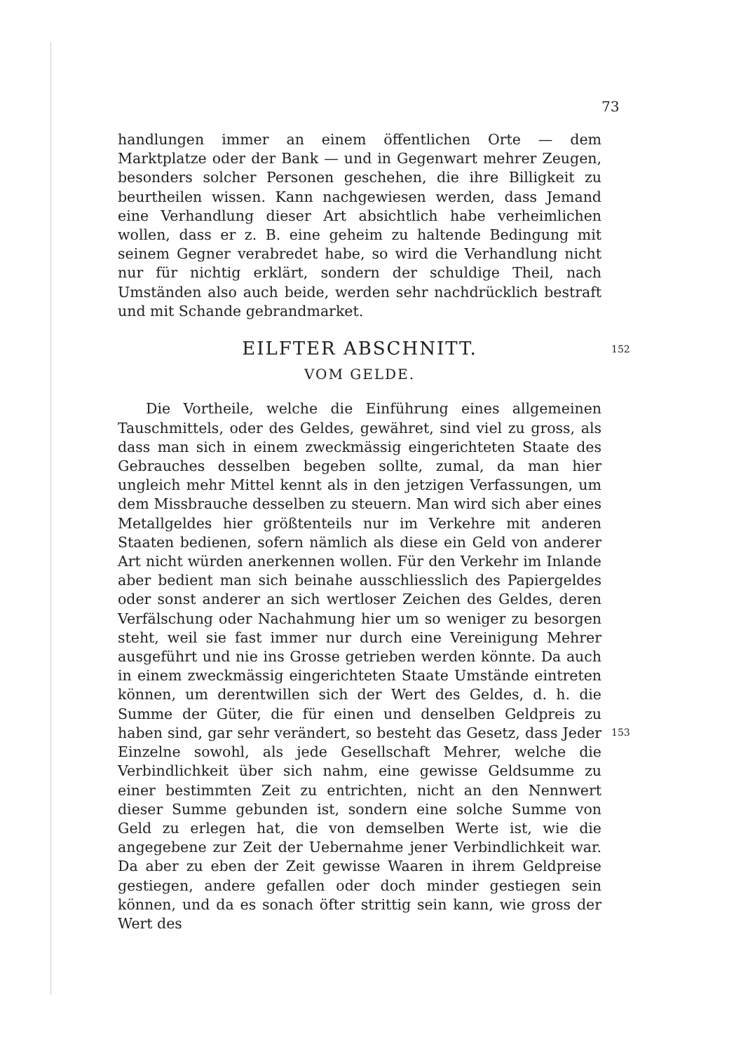73
handlungen immer an einem öffentlichen Orte — dem Marktplatze oder der Bank — und in Gegenwart mehrer Zeugen, besonders solcher Personen geschehen, die ihre Billigkeit zu beurtheilen wissen. Kann nachgewiesen werden, dass Jemand eine Verhandlung dieser Art absichtlich habe verheimlichen wollen, dass er z. B. eine geheim zu haltende Bedingung mit seinem Gegner verabredet habe, so wird die Verhandlung nicht nur für nichtig erklärt, sondern der schuldige Theil, nach Umständen also auch beide, werden sehr nachdrücklich bestraft und mit Schande gebrandmarket.
EILFTER ABSCHNITT.
VOM GELDE.
Die Vortheile, welche die Einführung eines allgemeinen Tauschmittels, oder des Geldes, gewähret, sind viel zu gross, als dass man sich in einem zweckmässig eingerichteten Staate des Gebrauches desselben begeben sollte, zumal, da man hier ungleich mehr Mittel kennt als in den jetzigen Verfassungen, um dem Missbrauche desselben zu steuern. Man wird sich aber eines Metallgeldes hier größtenteils nur im Verkehre mit anderen Staaten bedienen, sofern nämlich als diese ein Geld von anderer Art nicht würden anerkennen wollen. Für den Verkehr im Inlande aber bedient man sich beinahe ausschliesslich des Papiergeldes oder sonst anderer an sich wertloser Zeichen des Geldes, deren Verfälschung oder Nachahmung hier um so weniger zu besorgen steht, weil sie fast immer nur durch eine Vereinigung Mehrer ausgeführt und nie ins Grosse getrieben werden könnte. Da auch in einem zweckmässig eingerichteten Staate Umstände eintreten können, um derentwillen sich der Wert des Geldes, d. h. die Summe der Güter, die für einen und denselben Geldpreis zu haben sind, gar sehr verändert, so besteht das Gesetz, dass Jeder Einzelne sowohl, als jede Gesellschaft Mehrer, welche die Verbindlichkeit über sich nahm, eine gewisse Geldsumme zu einer bestimmten Zeit zu entrichten, nicht an den Nennwert dieser Summe gebunden ist, sondern eine solche Summe von Geld zu erlegen hat, die von demselben Werte ist, wie die angegebene zur Zeit der Uebernahme jener Verbindlichkeit war. Da aber zu eben der Zeit gewisse Waaren in ihrem Geldpreise gestiegen, andere gefallen oder doch minder gestiegen sein können, und da es sonach öfter strittig sein kann, wie gross der Wert des
152
153